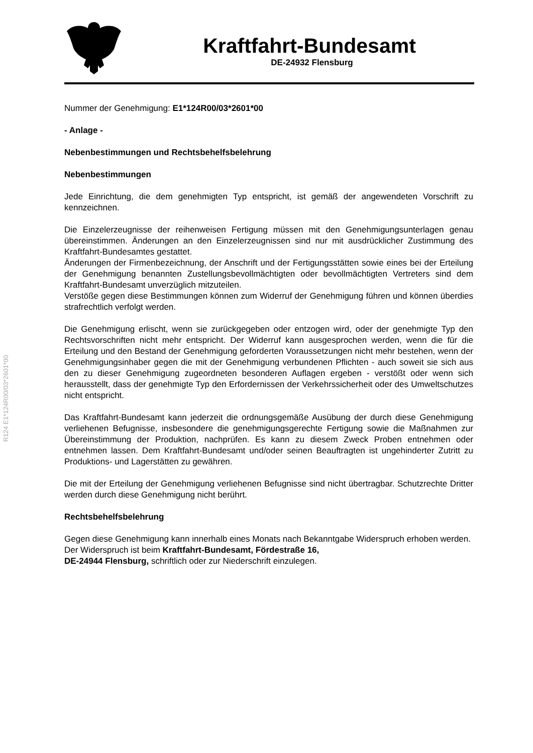R124 E1*124R00/03*2601*00
Kraftfahrt-Bundesamt
DE-24932 Flensburg
Nummer der Genehmigung: E1*124R00/03*2601*00
- Anlage -
Nebenbestimmungen und Rechtsbehelfsbelehrung
Nebenbestimmungen
Jede Einrichtung, die dem genehmigten Typ entspricht, ist gemäß der angewendeten Vorschrift zu kennzeichnen.
Die Einzelerzeugnisse der reihenweisen Fertigung müssen mit den Genehmigungsunterlagen genau übereinstimmen. Änderungen an den Einzelerzeugnissen sind nur mit ausdrücklicher Zustimmung des Kraftfahrt-Bundesamtes gestattet.
Änderungen der Firmenbezeichnung, der Anschrift und der Fertigungsstätten sowie eines bei der Erteilung der Genehmigung benannten Zustellungsbevollmächtigten oder bevollmächtigten Vertreters sind dem Kraftfahrt-Bundesamt unverzüglich mitzuteilen.
Verstöße gegen diese Bestimmungen können zum Widerruf der Genehmigung führen und können überdies strafrechtlich verfolgt werden.
Die Genehmigung erlischt, wenn sie zurückgegeben oder entzogen wird, oder der genehmigte Typ den Rechtsvorschriften nicht mehr entspricht. Der Widerruf kann ausgesprochen werden, wenn die für die Erteilung und den Bestand der Genehmigung geforderten Voraussetzungen nicht mehr bestehen, wenn der Genehmigungsinhaber gegen die mit der Genehmigung verbundenen Pflichten - auch soweit sie sich aus den zu dieser Genehmigung zugeordneten besonderen Auflagen ergeben - verstößt oder wenn sich herausstellt, dass der genehmigte Typ den Erfordernissen der Verkehrssicherheit oder des Umweltschutzes nicht entspricht.
Das Kraftfahrt-Bundesamt kann jederzeit die ordnungsgemäße Ausübung der durch diese Genehmigung verliehenen Befugnisse, insbesondere die genehmigungsgerechte Fertigung sowie die Maßnahmen zur Übereinstimmung der Produktion, nachprüfen. Es kann zu diesem Zweck Proben entnehmen oder entnehmen lassen. Dem Kraftfahrt-Bundesamt und/oder seinen Beauftragten ist ungehinderter Zutritt zu Produktions- und Lagerstätten zu gewähren.
Die mit der Erteilung der Genehmigung verliehenen Befugnisse sind nicht übertragbar. Schutzrechte Dritter werden durch diese Genehmigung nicht berührt.
Rechtsbehelfsbelehrung
Gegen diese Genehmigung kann innerhalb eines Monats nach Bekanntgabe Widerspruch erhoben werden. Der Widerspruch ist beim Kraftfahrt-Bundesamt, Fördestraße 16,
DE-24944 Flensburg, schriftlich oder zur Niederschrift einzulegen.